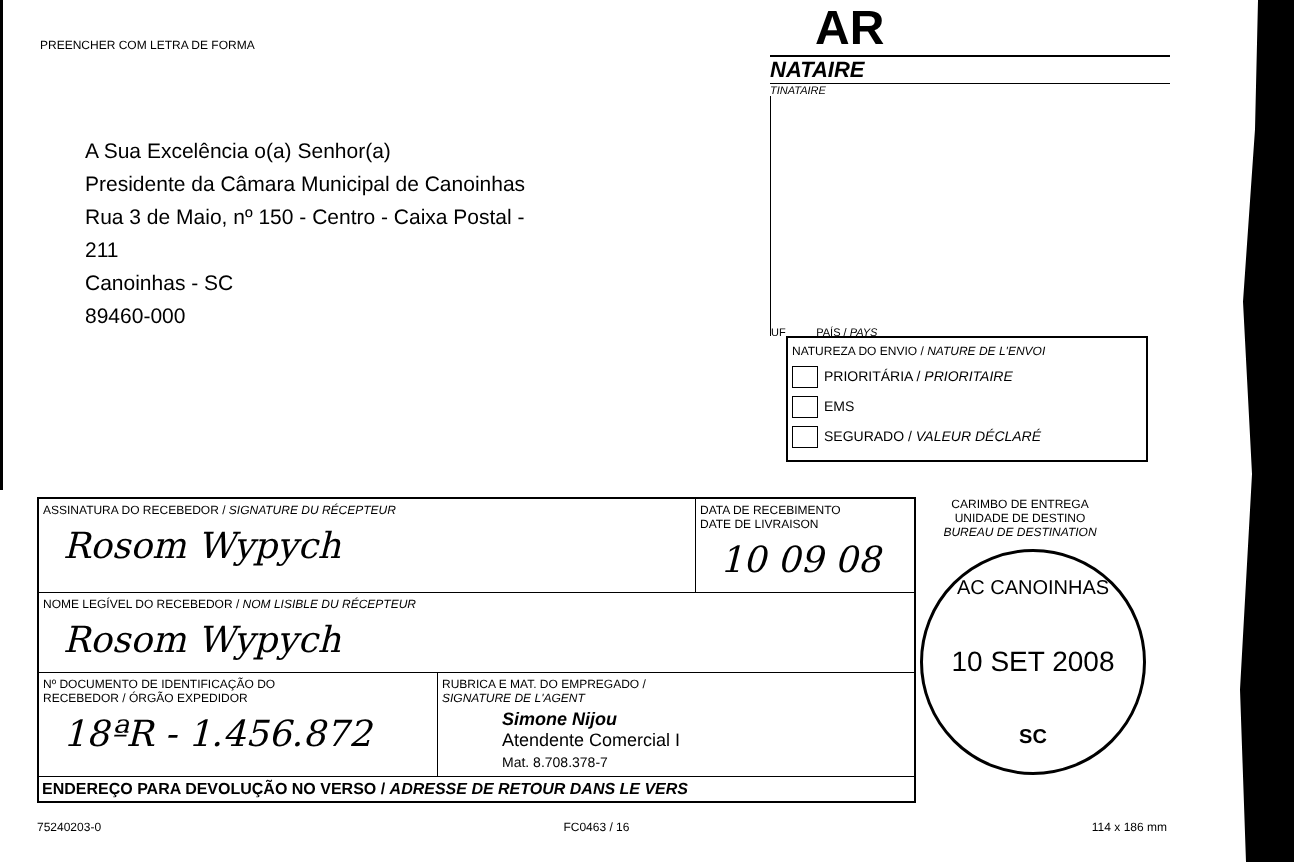PREENCHER COM LETRA DE FORMA
A Sua Excelência o(a) Senhor(a)
Presidente da Câmara Municipal de Canoinhas
Rua 3 de Maio, nº 150 - Centro - Caixa Postal -
211
Canoinhas - SC
89460-000
AR
NATAIRE
TINATAIRE
UF PAÍS / PAYS
NATUREZA DO ENVIO / NATURE DE L'ENVOI
PRIORITÁRIA / PRIORITAIRE
EMS
SEGURADO / VALEUR DÉCLARÉ
ASSINATURA DO RECEBEDOR / SIGNATURE DU RÉCEPTEUR
Rosom Wypych
DATA DE RECEBIMENTO
DATE DE LIVRAISON
10 09 08
NOME LEGÍVEL DO RECEBEDOR / NOM LISIBLE DU RÉCEPTEUR
Rosom Wypych
Nº DOCUMENTO DE IDENTIFICAÇÃO DO
RECEBEDOR / ÓRGÃO EXPEDIDOR
18ªR - 1.456.872
RUBRICA E MAT. DO EMPREGADO /
SIGNATURE DE L'AGENT
Simone Nijou
Atendente Comercial I
Mat. 8.708.378-7
ENDEREÇO PARA DEVOLUÇÃO NO VERSO / ADRESSE DE RETOUR DANS LE VERS
CARIMBO DE ENTREGA
UNIDADE DE DESTINO
BUREAU DE DESTINATION
AC CANOINHAS
10 SET 2008
SC
75240203-0 FC0463 / 16 114 x 186 mm